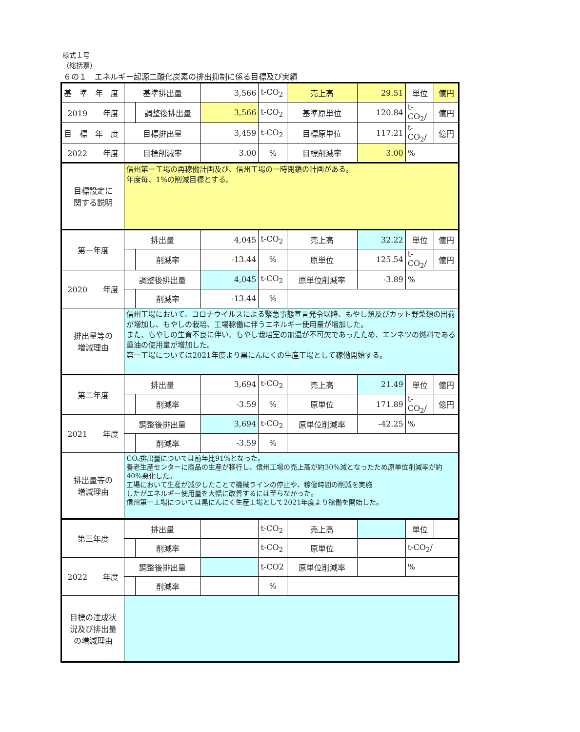様式１号
（総括票）
６の１　エネルギー起源二酸化炭素の排出抑制に係る目標及び実績
| 基 準 年 度 | 基準排出量 | | 3,566 | t-CO<sub>2</sub> | 売上高 | 29.51 | 単位 | 億円 |
| 2019 年度 | | 調整後排出量 | 3,566 | t-CO<sub>2</sub> | 基準原単位 | 120.84 | t-CO<sub>2</sub>/ | 億円 |
| 目 標 年 度 | 目標排出量 | | 3,459 | t-CO<sub>2</sub> | 目標原単位 | 117.21 | t-CO<sub>2</sub>/ | 億円 |
| 2022 年度 | 目標削減率 | | 3.00 | % | 目標削減率 | 3.00 | % | |
| 目標設定に 関する説明 | 信州第一工場の再稼働計画及び、信州工場の一時閉鎖の計画がある。 年度毎、1%の削減目標とする。 | | | | | | | |
| 第一年度 | 排出量 | | 4,045 | t-CO<sub>2</sub> | 売上高 | 32.22 | 単位 | 億円 |
| | | 削減率 | -13.44 | % | 原単位 | 125.54 | t-CO<sub>2</sub>/ | 億円 |
| 2020 年度 | 調整後排出量 | | 4,045 | t-CO<sub>2</sub> | 原単位削減率 | -3.89 | % | |
| | | 削減率 | -13.44 | % | | | | |
| 排出量等の 増減理由 | 信州工場において、コロナウイルスによる緊急事態宣言発令以降、もやし類及びカット野菜類の出荷が増加し、もやしの栽培、工場稼働に伴うエネルギー使用量が増加した。 また、もやしの生育不良に伴い、もやし栽培室の加温が不可欠であったため、エンネツの燃料である重油の使用量が増加した。 第一工場については2021年度より黒にんにくの生産工場として稼働開始する。 | | | | | | | |
| 第二年度 | 排出量 | | 3,694 | t-CO<sub>2</sub> | 売上高 | 21.49 | 単位 | 億円 |
| | | 削減率 | -3.59 | % | 原単位 | 171.89 | t-CO<sub>2</sub>/ | 億円 |
| 2021 年度 | 調整後排出量 | | 3,694 | t-CO<sub>2</sub> | 原単位削減率 | -42.25 | % | |
| | | 削減率 | -3.59 | % | | | | |
| 排出量等の 増減理由 | CO₂排出量については前年比91%となった。 養老生産センターに商品の生産が移行し、信州工場の売上高が約30%減となったため原単位削減率が約40%悪化した。 工場において生産が減少したことで機械ラインの停止や、稼働時間の削減を実施 したがエネルギー使用量を大幅に改善するには至らなかった。 信州第一工場については黒にんにく生産工場として2021年度より稼働を開始した。 | | | | | | | |
| 第三年度 | 排出量 | | | t-CO<sub>2</sub> | 売上高 | | 単位 | |
| | | 削減率 | | t-CO<sub>2</sub> | 原単位 | | t-CO<sub>2</sub>/ | |
| 2022 年度 | 調整後排出量 | | | t-CO2 | 原単位削減率 | | % | |
| | | 削減率 | | % | | | | |
| 目標の達成状 況及び排出量 の増減理由 | | | | | | | | |